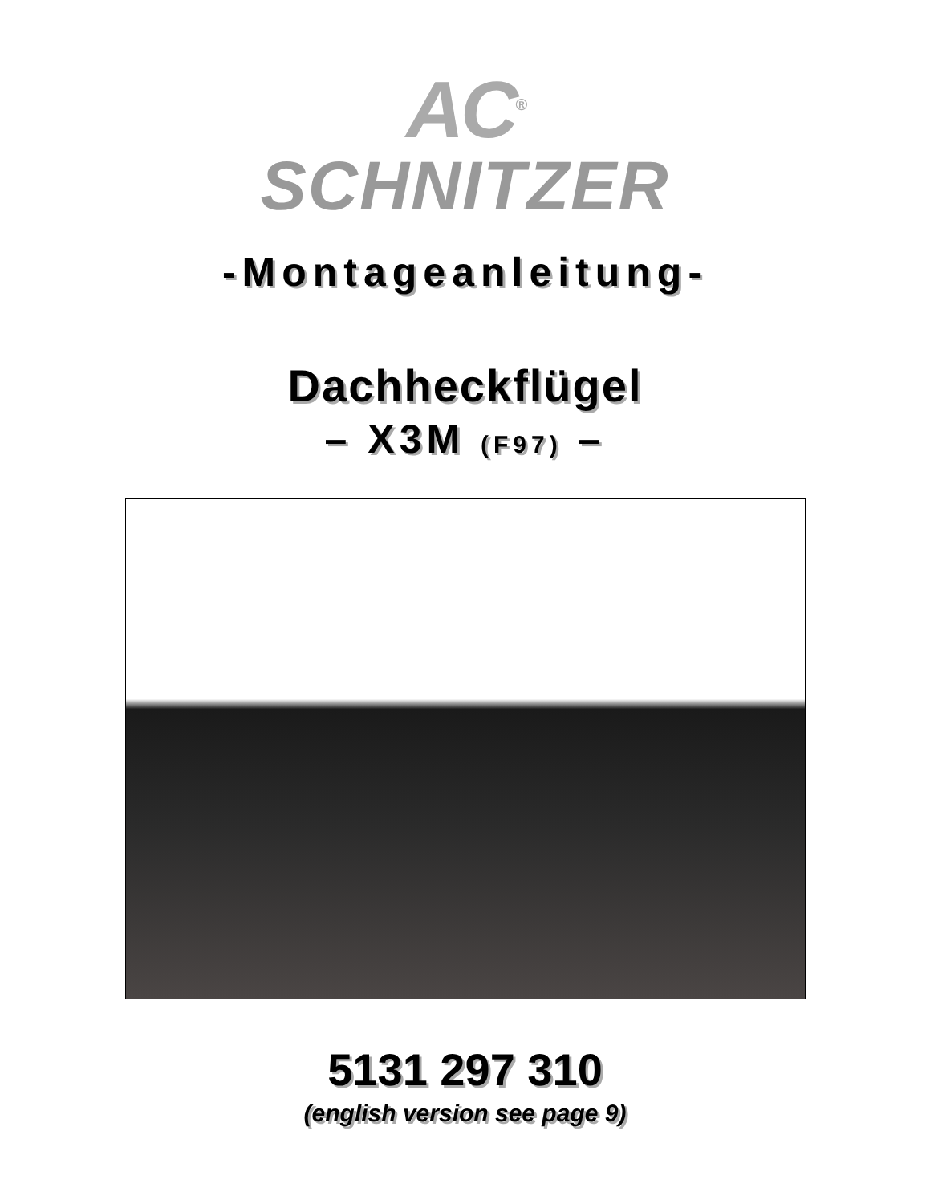AC<sup>®</sup>
SCHNITZER
-Montageanleitung-
Dachheckflügel
– X3M (F97) –
5131 297 310
(english version see page 9)